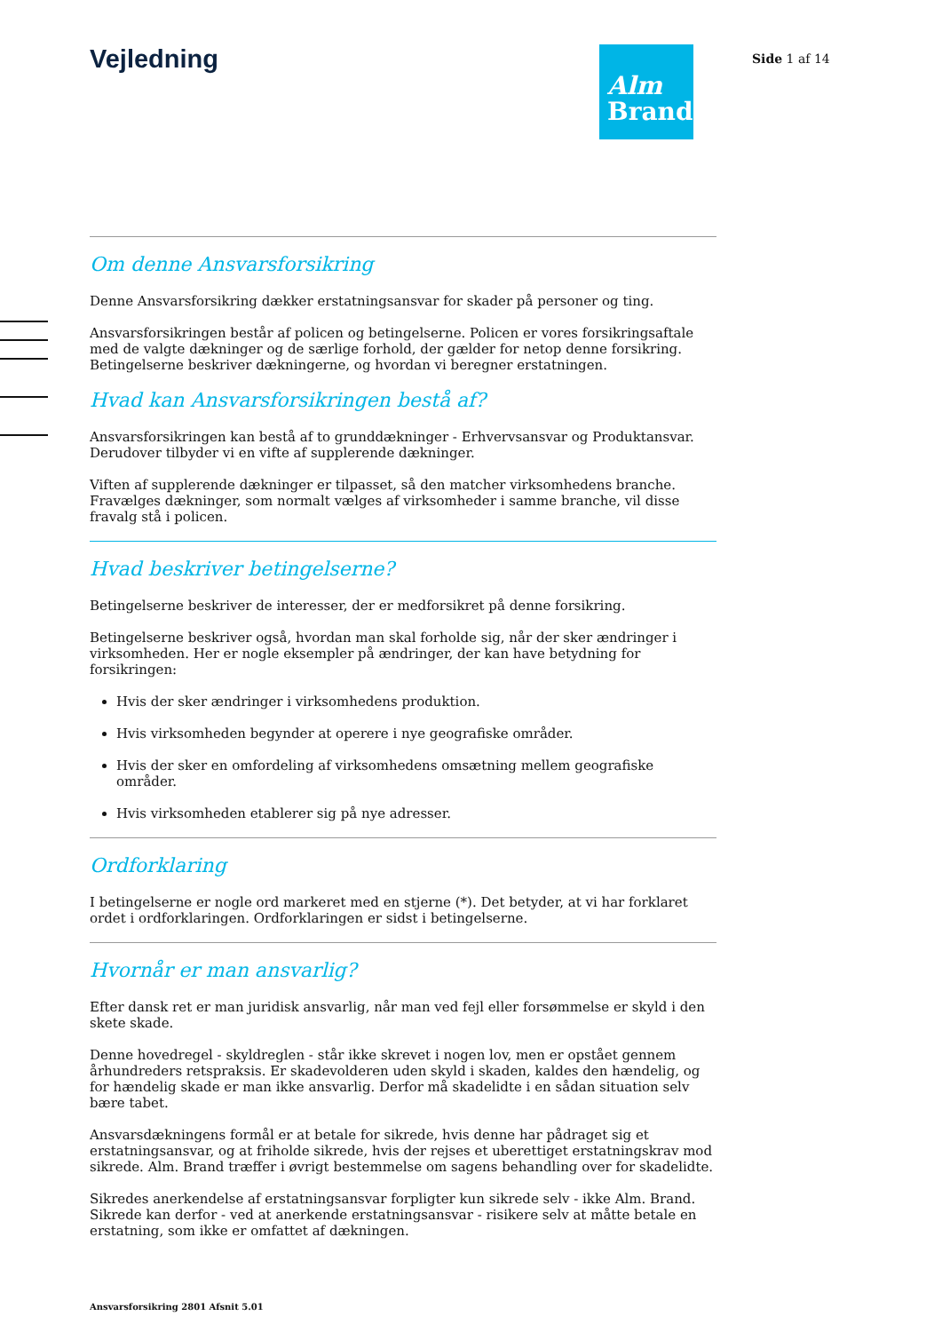Vejledning
Alm
Brand
Side 1 af 14
Om denne Ansvarsforsikring
Denne Ansvarsforsikring dækker erstatningsansvar for skader på personer og ting.
Ansvarsforsikringen består af policen og betingelserne. Policen er vores forsikringsaftale med de valgte dækninger og de særlige forhold, der gælder for netop denne forsikring. Betingelserne beskriver dækningerne, og hvordan vi beregner erstatningen.
Hvad kan Ansvarsforsikringen bestå af?
Ansvarsforsikringen kan bestå af to grunddækninger - Erhvervsansvar og Produktansvar. Derudover tilbyder vi en vifte af supplerende dækninger.
Viften af supplerende dækninger er tilpasset, så den matcher virksomhedens branche. Fravælges dækninger, som normalt vælges af virksomheder i samme branche, vil disse fravalg stå i policen.
Hvad beskriver betingelserne?
Betingelserne beskriver de interesser, der er medforsikret på denne forsikring.
Betingelserne beskriver også, hvordan man skal forholde sig, når der sker ændringer i virksomheden. Her er nogle eksempler på ændringer, der kan have betydning for forsikringen:
Hvis der sker ændringer i virksomhedens produktion.
Hvis virksomheden begynder at operere i nye geografiske områder.
Hvis der sker en omfordeling af virksomhedens omsætning mellem geografiske områder.
Hvis virksomheden etablerer sig på nye adresser.
Ordforklaring
I betingelserne er nogle ord markeret med en stjerne (*). Det betyder, at vi har forklaret ordet i ordforklaringen. Ordforklaringen er sidst i betingelserne.
Hvornår er man ansvarlig?
Efter dansk ret er man juridisk ansvarlig, når man ved fejl eller forsømmelse er skyld i den skete skade.
Denne hovedregel - skyldreglen - står ikke skrevet i nogen lov, men er opstået gennem århundreders retspraksis. Er skadevolderen uden skyld i skaden, kaldes den hændelig, og for hændelig skade er man ikke ansvarlig. Derfor må skadelidte i en sådan situation selv bære tabet.
Ansvarsdækningens formål er at betale for sikrede, hvis denne har pådraget sig et erstatningsansvar, og at friholde sikrede, hvis der rejses et uberettiget erstatningskrav mod sikrede. Alm. Brand træffer i øvrigt bestemmelse om sagens behandling over for skadelidte.
Sikredes anerkendelse af erstatningsansvar forpligter kun sikrede selv - ikke Alm. Brand. Sikrede kan derfor - ved at anerkende erstatningsansvar - risikere selv at måtte betale en erstatning, som ikke er omfattet af dækningen.
Ansvarsforsikring 2801 Afsnit 5.01